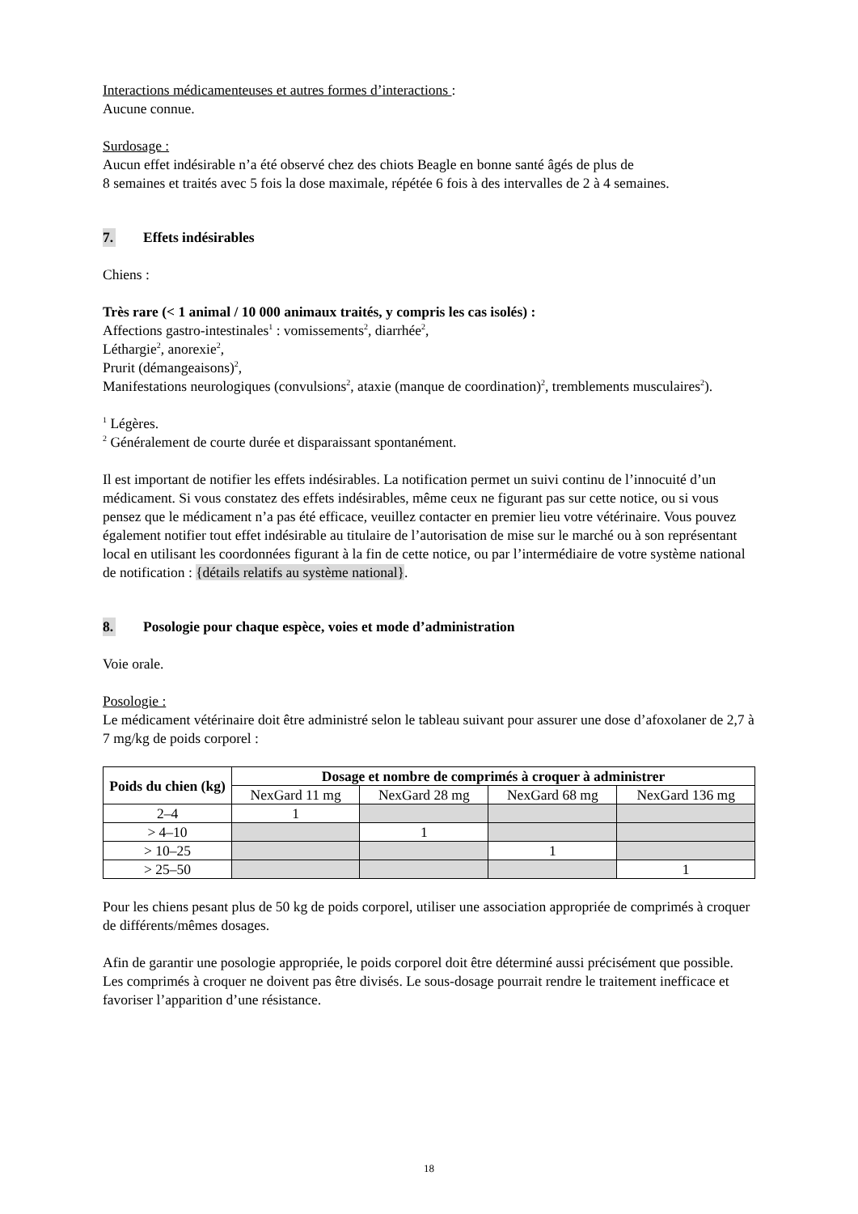Interactions médicamenteuses et autres formes d’interactions :
Aucune connue.
Surdosage :
Aucun effet indésirable n’a été observé chez des chiots Beagle en bonne santé âgés de plus de
8 semaines et traités avec 5 fois la dose maximale, répétée 6 fois à des intervalles de 2 à 4 semaines.
7. Effets indésirables
Chiens :
Très rare (< 1 animal / 10 000 animaux traités, y compris les cas isolés) :
Affections gastro-intestinales<sup>1</sup> : vomissements<sup>2</sup>, diarrhée<sup>2</sup>,
Léthargie<sup>2</sup>, anorexie<sup>2</sup>,
Prurit (démangeaisons)<sup>2</sup>,
Manifestations neurologiques (convulsions<sup>2</sup>, ataxie (manque de coordination)<sup>2</sup>, tremblements musculaires<sup>2</sup>).
<sup>1</sup> Légères.
<sup>2</sup> Généralement de courte durée et disparaissant spontanément.
Il est important de notifier les effets indésirables. La notification permet un suivi continu de l’innocuité d’un médicament. Si vous constatez des effets indésirables, même ceux ne figurant pas sur cette notice, ou si vous pensez que le médicament n’a pas été efficace, veuillez contacter en premier lieu votre vétérinaire. Vous pouvez également notifier tout effet indésirable au titulaire de l’autorisation de mise sur le marché ou à son représentant local en utilisant les coordonnées figurant à la fin de cette notice, ou par l’intermédiaire de votre système national de notification : {détails relatifs au système national}.
8. Posologie pour chaque espèce, voies et mode d’administration
Voie orale.
Posologie :
Le médicament vétérinaire doit être administré selon le tableau suivant pour assurer une dose d’afoxolaner de 2,7 à 7 mg/kg de poids corporel :
| Poids du chien (kg) | Dosage et nombre de comprimés à croquer à administrer | | | |
| --- | --- | --- | --- | --- |
| | NexGard 11 mg | NexGard 28 mg | NexGard 68 mg | NexGard 136 mg |
| 2–4 | 1 | | | |
| > 4–10 | | 1 | | |
| > 10–25 | | | 1 | |
| > 25–50 | | | | 1 |
Pour les chiens pesant plus de 50 kg de poids corporel, utiliser une association appropriée de comprimés à croquer de différents/mêmes dosages.
Afin de garantir une posologie appropriée, le poids corporel doit être déterminé aussi précisément que possible.
Les comprimés à croquer ne doivent pas être divisés. Le sous-dosage pourrait rendre le traitement inefficace et favoriser l’apparition d’une résistance.
18